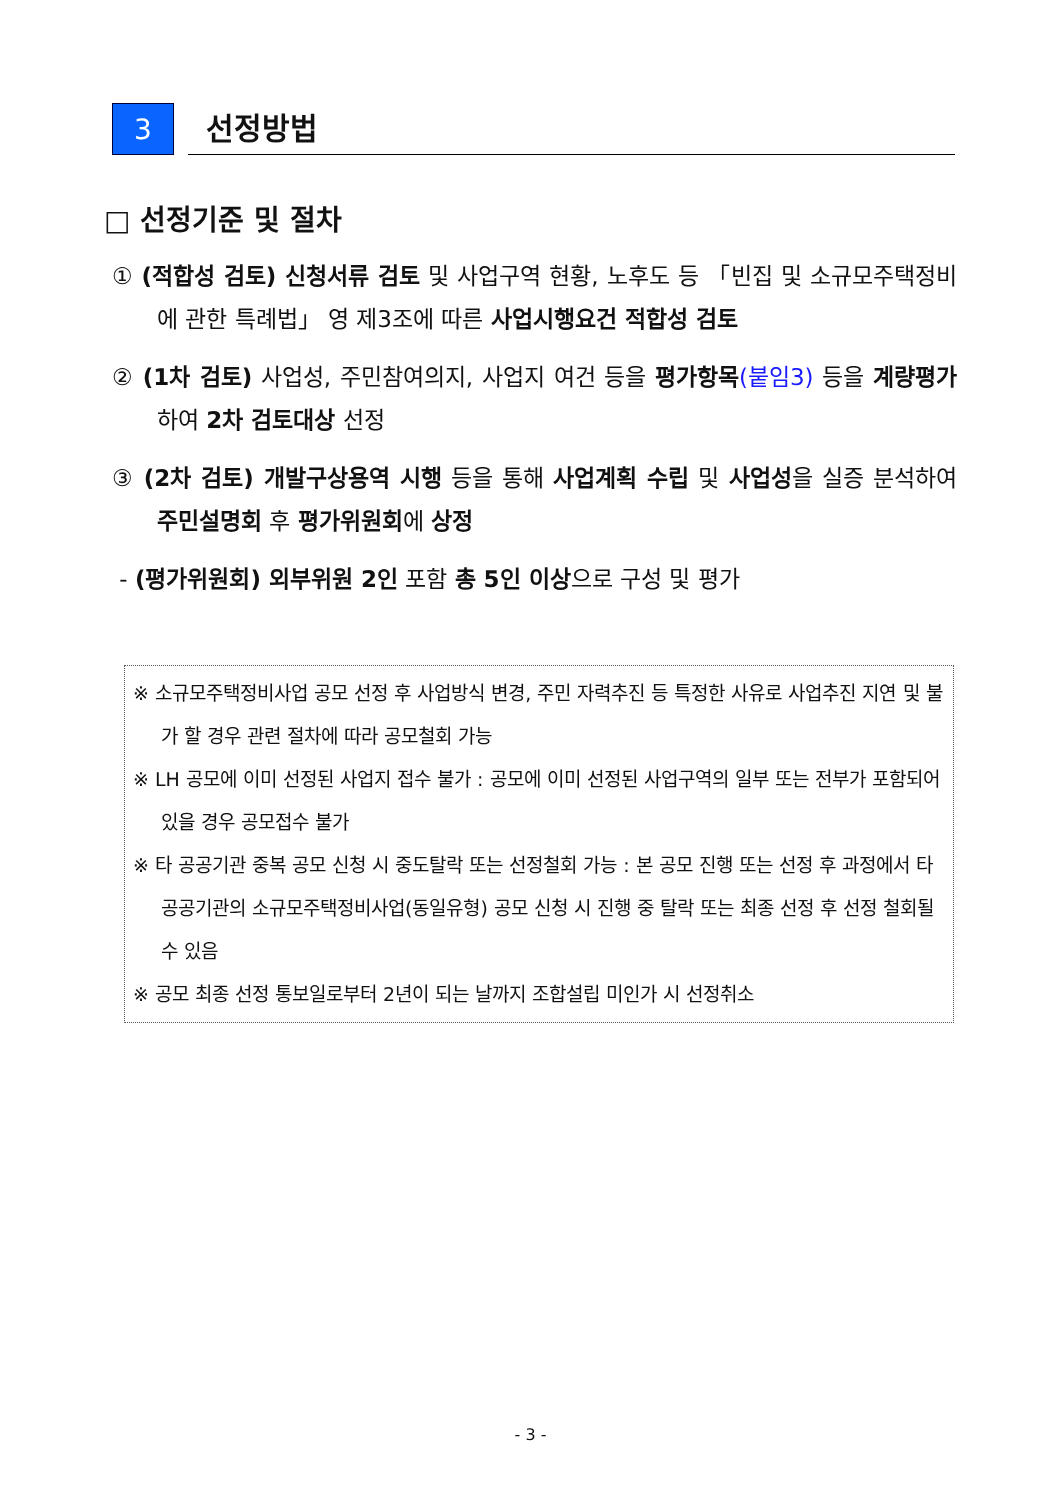3
선정방법
□ 선정기준 및 절차
① (적합성 검토) 신청서류 검토 및 사업구역 현황, 노후도 등 「빈집 및 소규모주택정비에 관한 특례법」 영 제3조에 따른 사업시행요건 적합성 검토
② (1차 검토) 사업성, 주민참여의지, 사업지 여건 등을 평가항목(붙임3) 등을 계량평가하여 2차 검토대상 선정
③ (2차 검토) 개발구상용역 시행 등을 통해 사업계획 수립 및 사업성을 실증 분석하여 주민설명회 후 평가위원회에 상정
- (평가위원회) 외부위원 2인 포함 총 5인 이상으로 구성 및 평가
※ 소규모주택정비사업 공모 선정 후 사업방식 변경, 주민 자력추진 등 특정한 사유로 사업추진 지연 및 불가 할 경우 관련 절차에 따라 공모철회 가능
※ LH 공모에 이미 선정된 사업지 접수 불가 : 공모에 이미 선정된 사업구역의 일부 또는 전부가 포함되어 있을 경우 공모접수 불가
※ 타 공공기관 중복 공모 신청 시 중도탈락 또는 선정철회 가능 : 본 공모 진행 또는 선정 후 과정에서 타 공공기관의 소규모주택정비사업(동일유형) 공모 신청 시 진행 중 탈락 또는 최종 선정 후 선정 철회될 수 있음
※ 공모 최종 선정 통보일로부터 2년이 되는 날까지 조합설립 미인가 시 선정취소
- 3 -